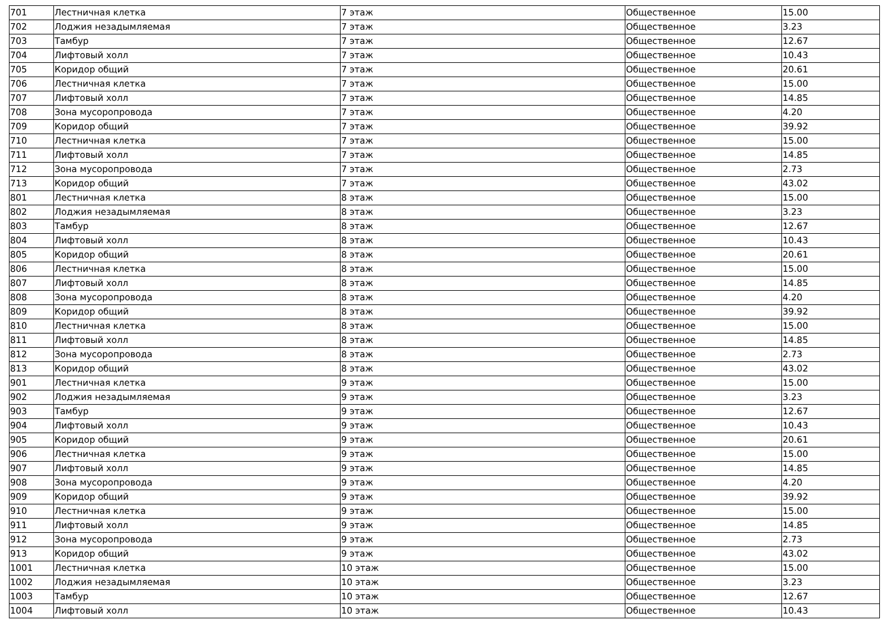| 701 | Лестничная клетка | 7 этаж | Общественное | 15.00 |
| 702 | Лоджия незадымляемая | 7 этаж | Общественное | 3.23 |
| 703 | Тамбур | 7 этаж | Общественное | 12.67 |
| 704 | Лифтовый холл | 7 этаж | Общественное | 10.43 |
| 705 | Коридор общий | 7 этаж | Общественное | 20.61 |
| 706 | Лестничная клетка | 7 этаж | Общественное | 15.00 |
| 707 | Лифтовый холл | 7 этаж | Общественное | 14.85 |
| 708 | Зона мусоропровода | 7 этаж | Общественное | 4.20 |
| 709 | Коридор общий | 7 этаж | Общественное | 39.92 |
| 710 | Лестничная клетка | 7 этаж | Общественное | 15.00 |
| 711 | Лифтовый холл | 7 этаж | Общественное | 14.85 |
| 712 | Зона мусоропровода | 7 этаж | Общественное | 2.73 |
| 713 | Коридор общий | 7 этаж | Общественное | 43.02 |
| 801 | Лестничная клетка | 8 этаж | Общественное | 15.00 |
| 802 | Лоджия незадымляемая | 8 этаж | Общественное | 3.23 |
| 803 | Тамбур | 8 этаж | Общественное | 12.67 |
| 804 | Лифтовый холл | 8 этаж | Общественное | 10.43 |
| 805 | Коридор общий | 8 этаж | Общественное | 20.61 |
| 806 | Лестничная клетка | 8 этаж | Общественное | 15.00 |
| 807 | Лифтовый холл | 8 этаж | Общественное | 14.85 |
| 808 | Зона мусоропровода | 8 этаж | Общественное | 4.20 |
| 809 | Коридор общий | 8 этаж | Общественное | 39.92 |
| 810 | Лестничная клетка | 8 этаж | Общественное | 15.00 |
| 811 | Лифтовый холл | 8 этаж | Общественное | 14.85 |
| 812 | Зона мусоропровода | 8 этаж | Общественное | 2.73 |
| 813 | Коридор общий | 8 этаж | Общественное | 43.02 |
| 901 | Лестничная клетка | 9 этаж | Общественное | 15.00 |
| 902 | Лоджия незадымляемая | 9 этаж | Общественное | 3.23 |
| 903 | Тамбур | 9 этаж | Общественное | 12.67 |
| 904 | Лифтовый холл | 9 этаж | Общественное | 10.43 |
| 905 | Коридор общий | 9 этаж | Общественное | 20.61 |
| 906 | Лестничная клетка | 9 этаж | Общественное | 15.00 |
| 907 | Лифтовый холл | 9 этаж | Общественное | 14.85 |
| 908 | Зона мусоропровода | 9 этаж | Общественное | 4.20 |
| 909 | Коридор общий | 9 этаж | Общественное | 39.92 |
| 910 | Лестничная клетка | 9 этаж | Общественное | 15.00 |
| 911 | Лифтовый холл | 9 этаж | Общественное | 14.85 |
| 912 | Зона мусоропровода | 9 этаж | Общественное | 2.73 |
| 913 | Коридор общий | 9 этаж | Общественное | 43.02 |
| 1001 | Лестничная клетка | 10 этаж | Общественное | 15.00 |
| 1002 | Лоджия незадымляемая | 10 этаж | Общественное | 3.23 |
| 1003 | Тамбур | 10 этаж | Общественное | 12.67 |
| 1004 | Лифтовый холл | 10 этаж | Общественное | 10.43 |